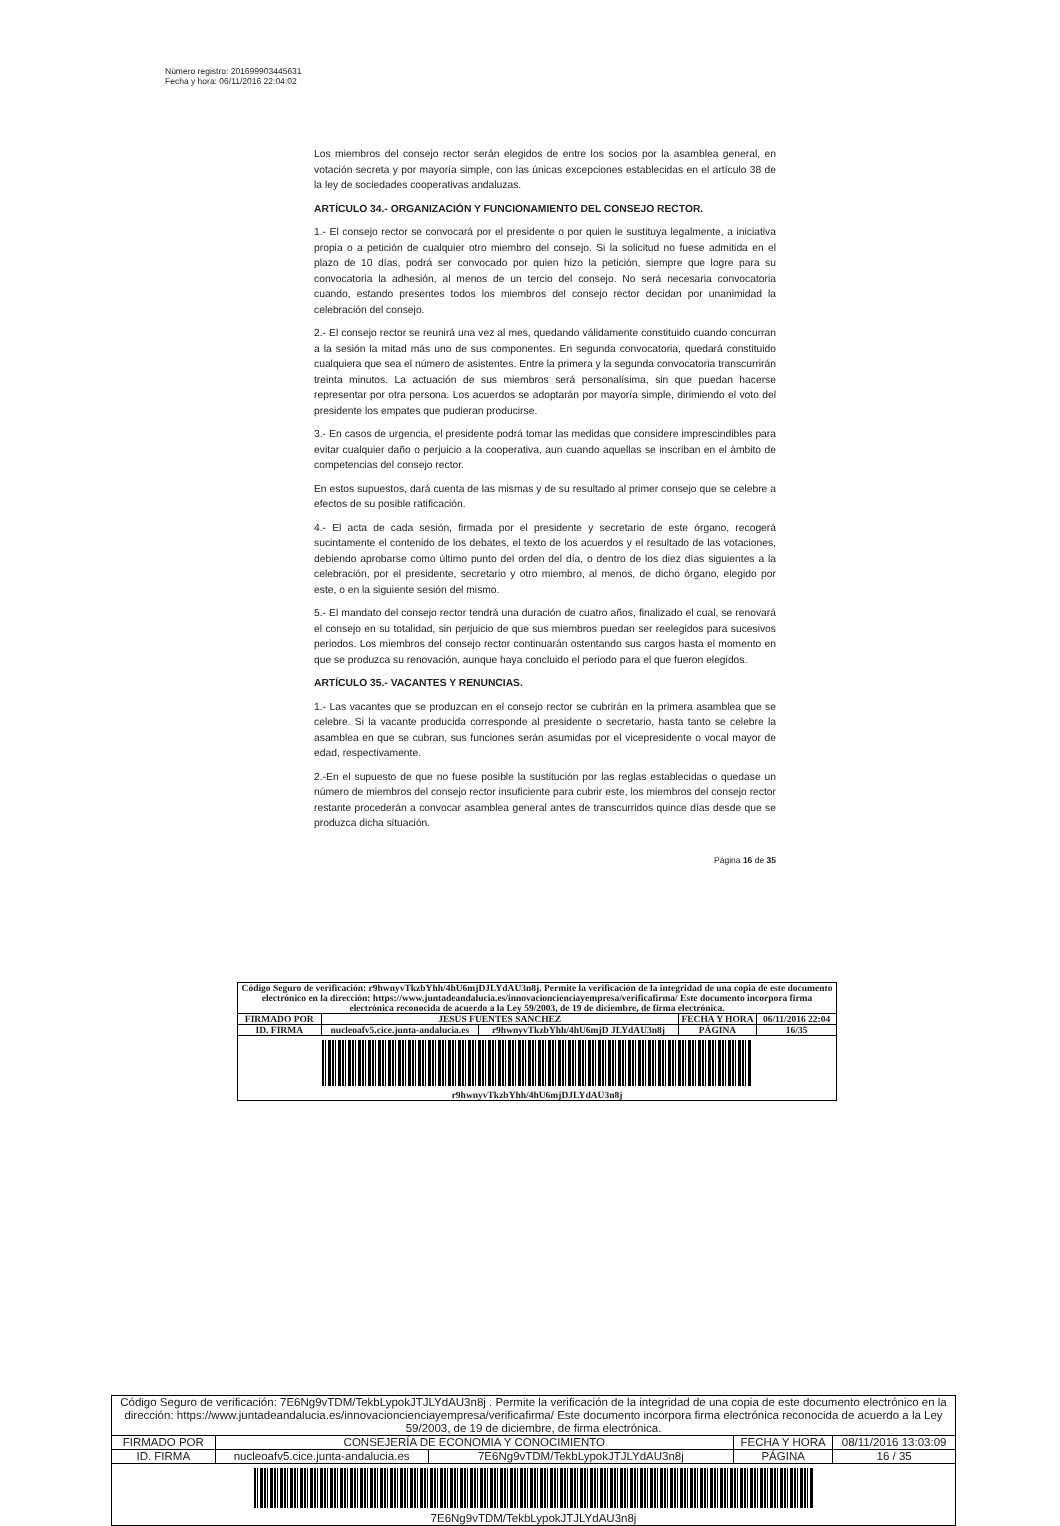Número registro: 201699903445631
Fecha y hora: 06/11/2016 22:04:02
Los miembros del consejo rector serán elegidos de entre los socios por la asamblea general, en votación secreta y por mayoría simple, con las únicas excepciones establecidas en el artículo 38 de la ley de sociedades cooperativas andaluzas.
ARTÍCULO 34.- ORGANIZACIÓN Y FUNCIONAMIENTO DEL CONSEJO RECTOR.
1.- El consejo rector se convocará por el presidente o por quien le sustituya legalmente, a iniciativa propia o a petición de cualquier otro miembro del consejo. Si la solicitud no fuese admitida en el plazo de 10 días, podrá ser convocado por quien hizo la petición, siempre que logre para su convocatoria la adhesión, al menos de un tercio del consejo. No será necesaria convocatoria cuando, estando presentes todos los miembros del consejo rector decidan por unanimidad la celebración del consejo.
2.- El consejo rector se reunirá una vez al mes, quedando válidamente constituido cuando concurran a la sesión la mitad más uno de sus componentes. En segunda convocatoria, quedará constituido cualquiera que sea el número de asistentes. Entre la primera y la segunda convocatoria transcurrirán treinta minutos. La actuación de sus miembros será personalísima, sin que puedan hacerse representar por otra persona. Los acuerdos se adoptarán por mayoría simple, dirimiendo el voto del presidente los empates que pudieran producirse.
3.- En casos de urgencia, el presidente podrá tomar las medidas que considere imprescindibles para evitar cualquier daño o perjuicio a la cooperativa, aun cuando aquellas se inscriban en el ámbito de competencias del consejo rector.
En estos supuestos, dará cuenta de las mismas y de su resultado al primer consejo que se celebre a efectos de su posible ratificación.
4.- El acta de cada sesión, firmada por el presidente y secretario de este órgano, recogerá sucintamente el contenido de los debates, el texto de los acuerdos y el resultado de las votaciones, debiendo aprobarse como último punto del orden del día, o dentro de los diez días siguientes a la celebración, por el presidente, secretario y otro miembro, al menos, de dicho órgano, elegido por este, o en la siguiente sesión del mismo.
5.- El mandato del consejo rector tendrá una duración de cuatro años, finalizado el cual, se renovará el consejo en su totalidad, sin perjuicio de que sus miembros puedan ser reelegidos para sucesivos periodos. Los miembros del consejo rector continuarán ostentando sus cargos hasta el momento en que se produzca su renovación, aunque haya concluido el periodo para el que fueron elegidos.
ARTÍCULO 35.- VACANTES Y RENUNCIAS.
1.- Las vacantes que se produzcan en el consejo rector se cubrirán en la primera asamblea que se celebre. Si la vacante producida corresponde al presidente o secretario, hasta tanto se celebre la asamblea en que se cubran, sus funciones serán asumidas por el vicepresidente o vocal mayor de edad, respectivamente.
2.-En el supuesto de que no fuese posible la sustitución por las reglas establecidas o quedase un número de miembros del consejo rector insuficiente para cubrir este, los miembros del consejo rector restante procederán a convocar asamblea general antes de transcurridos quince días desde que se produzca dicha situación.
Página 16 de 35
| Código Seguro de verificación: r9hwnyvTkzbYhh/4hU6mjDJLYdAU3n8j. Permite la verificación de la integridad de una copia de este documento electrónico en la dirección: https://www.juntadeandalucia.es/innovacioncienciayempresa/verificafirma/ Este documento incorpora firma electrónica reconocida de acuerdo a la Ley 59/2003, de 19 de diciembre, de firma electrónica. | | | | |
| FIRMADO POR | JESUS FUENTES SANCHEZ | | FECHA Y HORA | 06/11/2016 22:04 |
| ID. FIRMA | nucleoafv5.cice.junta-andalucia.es | r9hwnyvTkzbYhh/4hU6mjD JLYdAU3n8j | PÁGINA | 16/35 |
| r9hwnyvTkzbYhh/4hU6mjDJLYdAU3n8j | | | | |
| Código Seguro de verificación: 7E6Ng9vTDM/TekbLypokJTJLYdAU3n8j . Permite la verificación de la integridad de una copia de este documento electrónico en la dirección: https://www.juntadeandalucia.es/innovacioncienciayempresa/verificafirma/ Este documento incorpora firma electrónica reconocida de acuerdo a la Ley 59/2003, de 19 de diciembre, de firma electrónica. | | | | |
| FIRMADO POR | CONSEJERÍA DE ECONOMIA Y CONOCIMIENTO | | FECHA Y HORA | 08/11/2016 13:03:09 |
| ID. FIRMA | nucleoafv5.cice.junta-andalucia.es | 7E6Ng9vTDM/TekbLypokJTJLYdAU3n8j | PÁGINA | 16 / 35 |
| 7E6Ng9vTDM/TekbLypokJTJLYdAU3n8j | | | | |